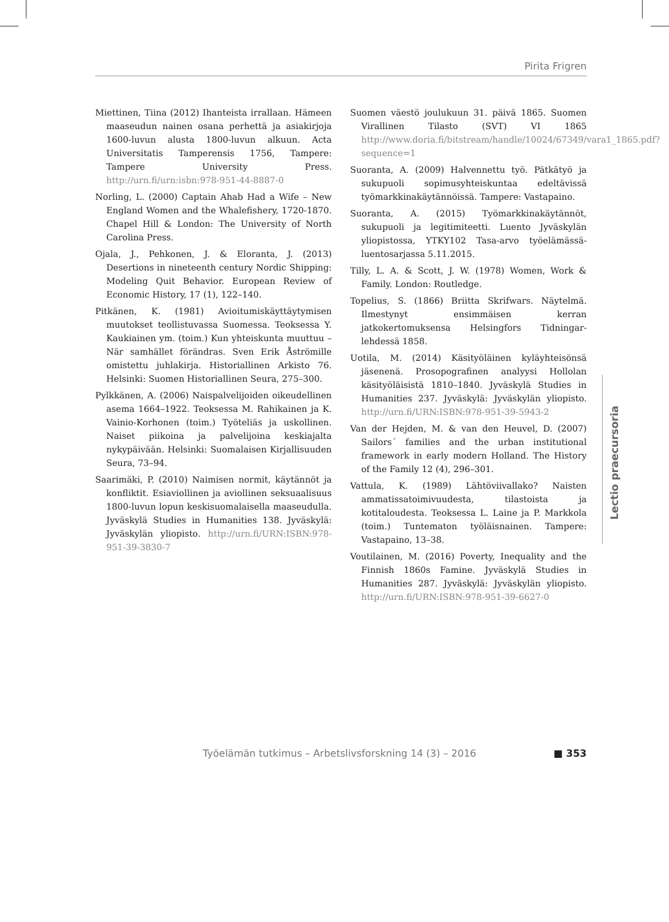Pirita Frigren
Miettinen, Tiina (2012) Ihanteista irrallaan. Hämeen maaseudun nainen osana perhettä ja asiakirjoja 1600-luvun alusta 1800-luvun alkuun. Acta Universitatis Tamperensis 1756, Tampere: Tampere University Press. http://urn.fi/urn:isbn:978-951-44-8887-0
Norling, L. (2000) Captain Ahab Had a Wife – New England Women and the Whalefishery, 1720-1870. Chapel Hill & London: The University of North Carolina Press.
Ojala, J., Pehkonen, J. & Eloranta, J. (2013) Desertions in nineteenth century Nordic Shipping: Modeling Quit Behavior. European Review of Economic History, 17 (1), 122–140.
Pitkänen, K. (1981) Avioitumiskäyttäytymisen muutokset teollistuvassa Suomessa. Teoksessa Y. Kaukiainen ym. (toim.) Kun yhteiskunta muuttuu – När samhället förändras. Sven Erik Åströmille omistettu juhlakirja. Historiallinen Arkisto 76. Helsinki: Suomen Historiallinen Seura, 275–300.
Pylkkänen, A. (2006) Naispalvelijoiden oikeudellinen asema 1664–1922. Teoksessa M. Rahikainen ja K. Vainio-Korhonen (toim.) Työteliäs ja uskollinen. Naiset piikoina ja palvelijoina keskiajalta nykypäivään. Helsinki: Suomalaisen Kirjallisuuden Seura, 73–94.
Saarimäki, P. (2010) Naimisen normit, käytännöt ja konfliktit. Esiaviollinen ja aviollinen seksuaalisuus 1800-luvun lopun keskisuomalaisella maaseudulla. Jyväskylä Studies in Humanities 138. Jyväskylä: Jyväskylän yliopisto. http://urn.fi/URN:ISBN:978-951-39-3830-7
Suomen väestö joulukuun 31. päivä 1865. Suomen Virallinen Tilasto (SVT) VI 1865 http://www.doria.fi/bitstream/handle/10024/67349/vara1_1865.pdf?sequence=1
Suoranta, A. (2009) Halvennettu työ. Pätkätyö ja sukupuoli sopimusyhteiskuntaa edeltävissä työmarkkinakäytännöissä. Tampere: Vastapaino.
Suoranta, A. (2015) Työmarkkinakäytännöt, sukupuoli ja legitimiteetti. Luento Jyväskylän yliopistossa, YTKY102 Tasa-arvo työelämässä-luentosarjassa 5.11.2015.
Tilly, L. A. & Scott, J. W. (1978) Women, Work & Family. London: Routledge.
Topelius, S. (1866) Briitta Skrifwars. Näytelmä. Ilmestynyt ensimmäisen kerran jatkokertomuksensa Helsingfors Tidningar-lehdessä 1858.
Uotila, M. (2014) Käsityöläinen kyläyhteisönsä jäsenenä. Prosopografinen analyysi Hollolan käsityöläisistä 1810–1840. Jyväskylä Studies in Humanities 237. Jyväskylä: Jyväskylän yliopisto. http://urn.fi/URN:ISBN:978-951-39-5943-2
Van der Hejden, M. & van den Heuvel, D. (2007) Sailors´ families and the urban institutional framework in early modern Holland. The History of the Family 12 (4), 296–301.
Vattula, K. (1989) Lähtöviivallako? Naisten ammatissatoimivuudesta, tilastoista ja kotitaloudesta. Teoksessa L. Laine ja P. Markkola (toim.) Tuntematon työläisnainen. Tampere: Vastapaino, 13–38.
Voutilainen, M. (2016) Poverty, Inequality and the Finnish 1860s Famine. Jyväskylä Studies in Humanities 287. Jyväskylä: Jyväskylän yliopisto. http://urn.fi/URN:ISBN:978-951-39-6627-0
Lectio praecursoria
Työelämän tutkimus – Arbetslivsforskning 14 (3) – 2016 ■ 353